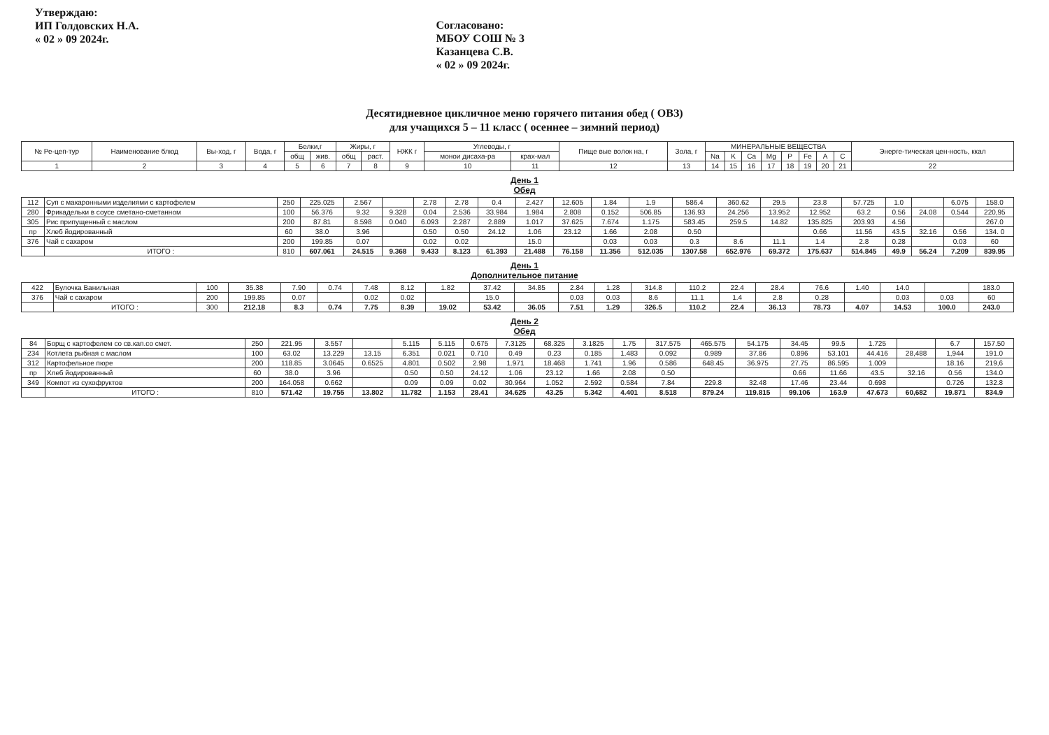Утверждаю:
ИП Голдовских Н.А.
« 02 » 09 2024г.
Согласовано:
МБОУ СОШ № 3
Казанцева С.В.
« 02 » 09 2024г.
Десятидневное цикличное меню горячего питания обед ( ОВЗ)
для учащихся 5 – 11 класс ( осеннее – зимний период)
| № Ре-цеп-тур | Наименование блюд | Вы-ход, г | Вода, г | Белки,г | | Жиры, г | | НЖК г | Углеводы, г | | Пище вые волок на, г | Зола, г | МИНЕРАЛЬНЫЕ ВЕЩЕСТВА | | | | | | | | Энерге-тическая цен-ность, ккал |
| --- | --- | --- | --- | --- | --- | --- | --- | --- | --- | --- | --- | --- | --- | --- | --- | --- | --- | --- | --- | --- | --- |
| | | | | общ | жив. | общ | раст. | | монои дисаха-ра | крах-мал | | | Na | K | Ca | Mg | P | Fe | A | C | |
| 1 | 2 | 3 | 4 | 5 | 6 | 7 | 8 | 9 | 10 | 11 | 12 | 13 | 14 | 15 | 16 | 17 | 18 | 19 | 20 | 21 | 22 |
День 1
Обед
| 112 | Суп с макаронными изделиями с картофелем | 250 | 225.025 | 2.567 | | 2.78 | 2.78 | 0.4 | 2.427 | 12.605 | 1.84 | 1.9 | 586.4 | 360.62 | 29.5 | 23.8 | 57.725 | 1.0 | | 6.075 | 158.0 |
| 280 | Фрикадельки в соусе сметано-сметанном | 100 | 56.376 | 9.32 | 9.328 | 0.04 | 2.536 | 33.984 | 1.984 | 2.808 | 0.152 | 506.85 | 136.93 | 24.256 | 13.952 | 12.952 | 63.2 | 0.56 | 24.08 | 0.544 | 220,95 |
| 305 | Рис припущенный с маслом | 200 | 87.81 | 8.598 | 0.040 | 6.093 | 2.287 | 2.889 | 1.017 | 37.625 | 7.674 | 1.175 | 583.45 | 259.5 | 14.82 | 135.825 | 203.93 | 4.56 | | | 267.0 |
| пр | Хлеб йодированный | 60 | 38.0 | 3.96 | | 0.50 | 0.50 | 24.12 | 1.06 | 23.12 | 1.66 | 2.08 | 0.50 | | | 0.66 | 11.56 | 43.5 | 32.16 | 0.56 | 134. 0 |
| 376 | Чай с сахаром | 200 | 199.85 | 0.07 | | 0.02 | 0.02 | | 15.0 | | 0.03 | 0.03 | 0.3 | 8.6 | 11.1 | 1.4 | 2.8 | 0.28 | | 0.03 | 60 |
| | ИТОГО : | 810 | 607.061 | 24.515 | 9.368 | 9.433 | 8.123 | 61.393 | 21.488 | 76.158 | 11.356 | 512.035 | 1307.58 | 652.976 | 69.372 | 175.637 | 514.845 | 49.9 | 56.24 | 7.209 | 839.95 |
День 1
Дополнительное питание
| 422 | Булочка Ванильная | 100 | 35.38 | 7.90 | 0.74 | 7.48 | 8.12 | 1.82 | 37.42 | 34.85 | 2.84 | 1.28 | 314.8 | 110.2 | 22.4 | 28.4 | 76.6 | 1.40 | 14.0 | | 183.0 |
| 376 | Чай с сахаром | 200 | 199.85 | 0.07 | | 0.02 | 0.02 | | 15.0 | | 0.03 | 0.03 | 8.6 | 11.1 | 1.4 | 2.8 | 0.28 | | 0.03 | 0.03 | 60 |
| | ИТОГО : | 300 | 212.18 | 8.3 | 0.74 | 7.75 | 8.39 | 19.02 | 53.42 | 36.05 | 7.51 | 1.29 | 326.5 | 110.2 | 22.4 | 36.13 | 78.73 | 4.07 | 14.53 | 100.0 | 243.0 |
День 2
Обед
| 84 | Борщ с картофелем со св.кап.со смет. | 250 | 221.95 | 3.557 | | 5.115 | 5.115 | 0.675 | 7.3125 | 68.325 | 3.1825 | 1.75 | 317.575 | 465.575 | 54.175 | 34.45 | 99.5 | 1.725 | | 6.7 | 157.50 |
| 234 | Котлета рыбная с маслом | 100 | 63.02 | 13.229 | 13.15 | 6.351 | 0.021 | 0.710 | 0.49 | 0.23 | 0.185 | 1.483 | 0.092 | 0.989 | 37.86 | 0.896 | 53.101 | 44.416 | 28,488 | 1,944 | 191.0 |
| 312 | Картофельное пюре | 200 | 118.85 | 3.0645 | 0.6525 | 4.801 | 0.502 | 2.98 | 1.971 | 18.468 | 1.741 | 1.96 | 0.586 | 648.45 | 36.975 | 27.75 | 86.595 | 1.009 | | 18.16 | 219,6 |
| пр | Хлеб йодированный | 60 | 38.0 | 3.96 | | 0.50 | 0.50 | 24.12 | 1.06 | 23.12 | 1.66 | 2.08 | 0.50 | | | 0.66 | 11.66 | 43.5 | 32.16 | 0.56 | 134.0 |
| 349 | Компот из сухофруктов | 200 | 164.058 | 0.662 | | 0.09 | 0.09 | 0.02 | 30.964 | 1.052 | 2.592 | 0.584 | 7.84 | 229.8 | 32.48 | 17.46 | 23.44 | 0.698 | | 0.726 | 132.8 |
| | ИТОГО : | 810 | 571.42 | 19.755 | 13.802 | 11.782 | 1.153 | 28.41 | 34.625 | 43.25 | 5.342 | 4.401 | 8.518 | 879.24 | 119.815 | 99.106 | 163.9 | 47.673 | 60,682 | 19.871 | 834.9 |